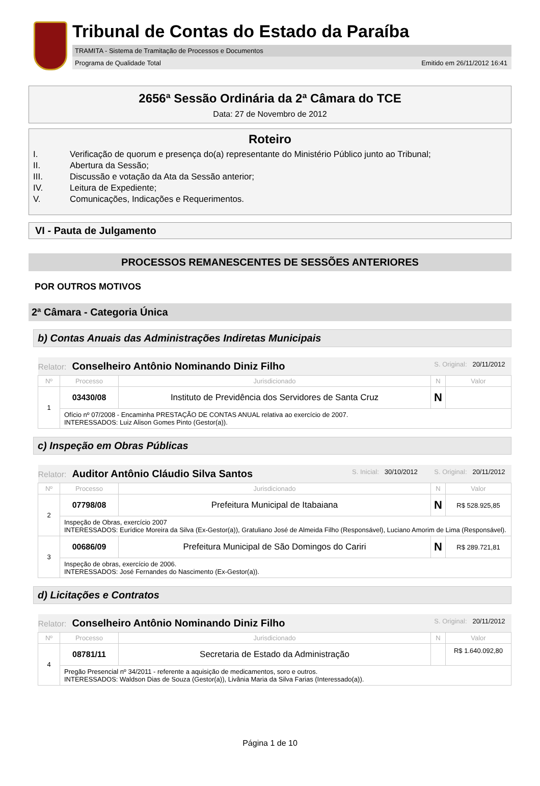Tribunal de Contas do Estado da Paraíba
TRAMITA - Sistema de Tramitação de Processos e Documentos
Programa de Qualidade Total Emitido em 26/11/2012 16:41
2656ª Sessão Ordinária da 2ª Câmara do TCE
Data: 27 de Novembro de 2012
Roteiro
| I. | Verificação de quorum e presença do(a) representante do Ministério Público junto ao Tribunal; |
| II. | Abertura da Sessão; |
| III. | Discussão e votação da Ata da Sessão anterior; |
| IV. | Leitura de Expediente; |
| V. | Comunicações, Indicações e Requerimentos. |
VI - Pauta de Julgamento
PROCESSOS REMANESCENTES DE SESSÕES ANTERIORES
POR OUTROS MOTIVOS
2ª Câmara - Categoria Única
b) Contas Anuais das Administrações Indiretas Municipais
| Relator: Conselheiro Antônio Nominando Diniz Filho S. Original: 20/11/2012 | | | | |
| Nº | Processo | Jurisdicionado | N | Valor |
| 1 | 03430/08 | Instituto de Previdência dos Servidores de Santa Cruz | N | |
| | Ofício nº 07/2008 - Encaminha PRESTAÇÃO DE CONTAS ANUAL relativa ao exercício de 2007. INTERESSADOS: Luiz Alison Gomes Pinto (Gestor(a)). | | | |
c) Inspeção em Obras Públicas
| Relator: Auditor Antônio Cláudio Silva Santos S. Inicial: 30/10/2012 S. Original: 20/11/2012 | | | | |
| Nº | Processo | Jurisdicionado | N | Valor |
| 2 | 07798/08 | Prefeitura Municipal de Itabaiana | N | R$ 528.925,85 |
| | Inspeção de Obras, exercício 2007 INTERESSADOS: Eurídice Moreira da Silva (Ex-Gestor(a)), Gratuliano José de Almeida Filho (Responsável), Luciano Amorim de Lima (Responsável). | | | |
| 3 | 00686/09 | Prefeitura Municipal de São Domingos do Cariri | N | R$ 289.721,81 |
| | Inspeção de obras, exercício de 2006. INTERESSADOS: José Fernandes do Nascimento (Ex-Gestor(a)). | | | |
d) Licitações e Contratos
| Relator: Conselheiro Antônio Nominando Diniz Filho S. Original: 20/11/2012 | | | | |
| Nº | Processo | Jurisdicionado | N | Valor |
| 4 | 08781/11 | Secretaria de Estado da Administração | | R$ 1.640.092,80 |
| | Pregão Presencial nº 34/2011 - referente a aquisição de medicamentos, soro e outros. INTERESSADOS: Waldson Dias de Souza (Gestor(a)), Livânia Maria da Silva Farias (Interessado(a)). | | | |
Página 1 de 10